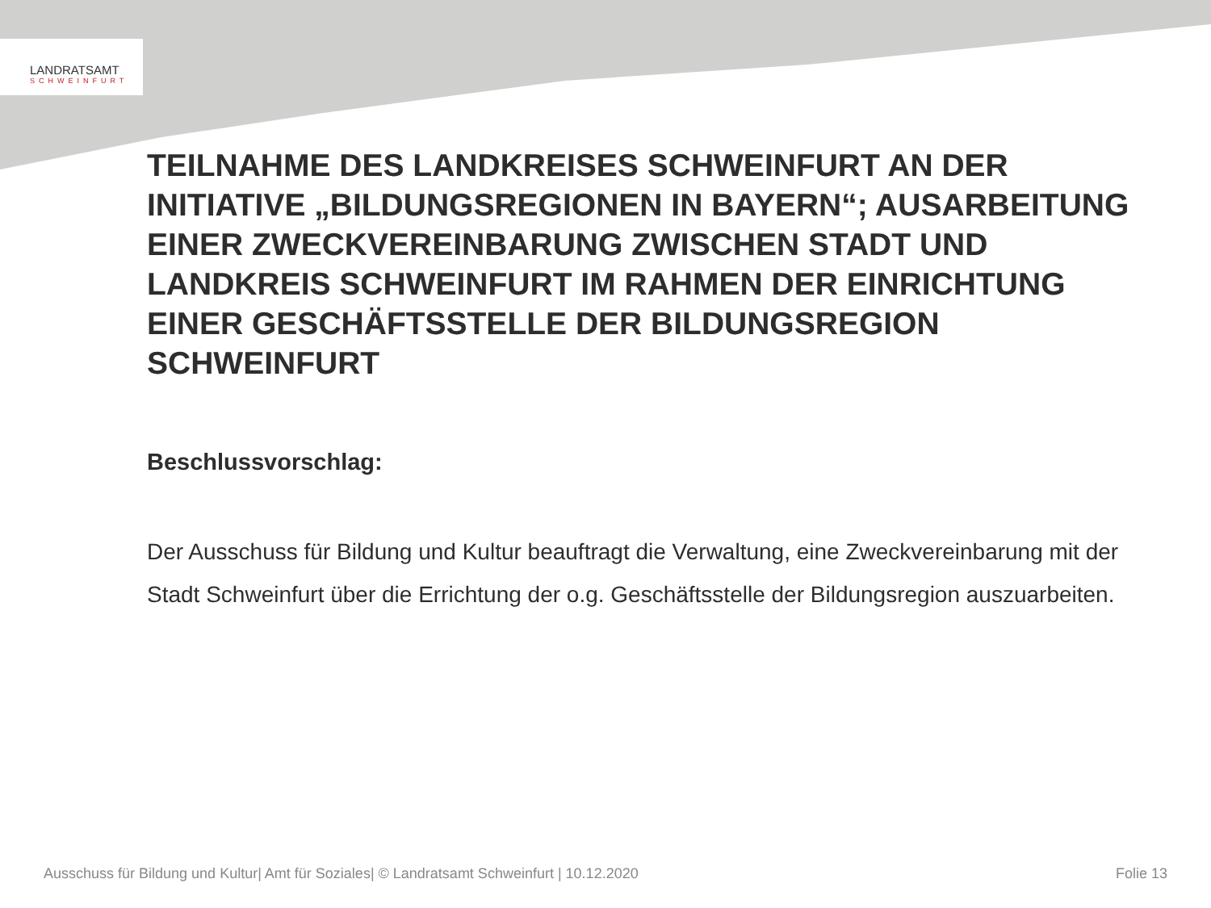LANDRATSAMT
SCHWEINFURT
TEILNAHME DES LANDKREISES SCHWEINFURT AN DER INITIATIVE „BILDUNGSREGIONEN IN BAYERN“; AUSARBEITUNG EINER ZWECKVEREINBARUNG ZWISCHEN STADT UND LANDKREIS SCHWEINFURT IM RAHMEN DER EINRICHTUNG EINER GESCHÄFTSSTELLE DER BILDUNGSREGION SCHWEINFURT
Beschlussvorschlag:
Der Ausschuss für Bildung und Kultur beauftragt die Verwaltung, eine Zweckvereinbarung mit der Stadt Schweinfurt über die Errichtung der o.g. Geschäftsstelle der Bildungsregion auszuarbeiten.
Ausschuss für Bildung und Kultur| Amt für Soziales| © Landratsamt Schweinfurt | 10.12.2020 Folie 13